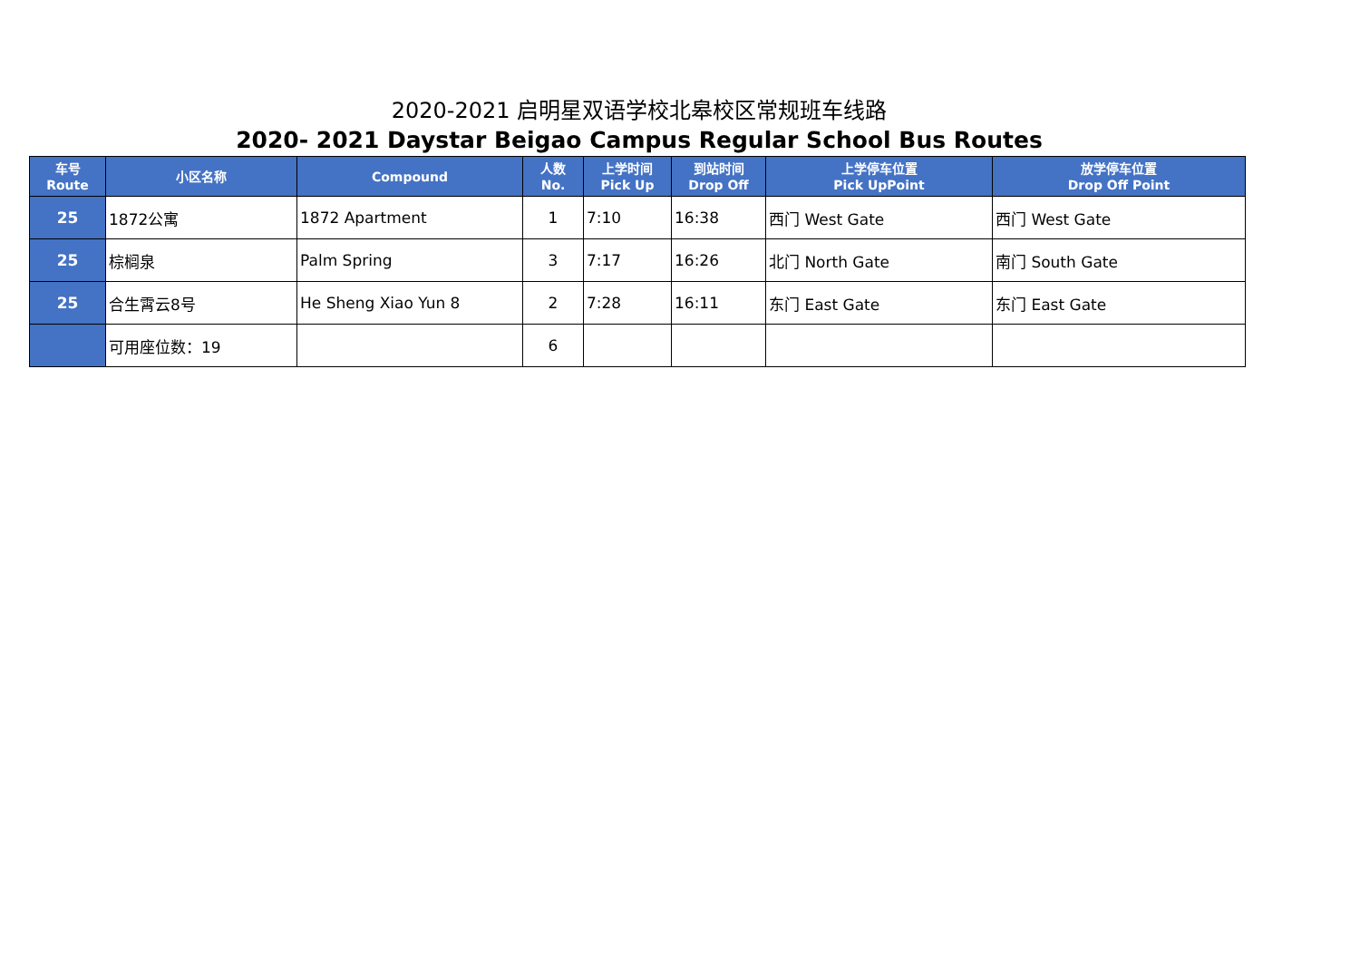2020-2021 启明星双语学校北皋校区常规班车线路
2020- 2021 Daystar Beigao Campus Regular School Bus Routes
| 车号 Route | 小区名称 | Compound | 人数 No. | 上学时间 Pick Up | 到站时间 Drop Off | 上学停车位置 Pick UpPoint | 放学停车位置 Drop Off Point |
| --- | --- | --- | --- | --- | --- | --- | --- |
| 25 | 1872公寓 | 1872 Apartment | 1 | 7:10 | 16:38 | 西门 West Gate | 西门 West Gate |
| 25 | 棕榈泉 | Palm Spring | 3 | 7:17 | 16:26 | 北门 North Gate | 南门 South Gate |
| 25 | 合生霄云8号 | He Sheng Xiao Yun 8 | 2 | 7:28 | 16:11 | 东门 East Gate | 东门 East Gate |
| | 可用座位数：19 | | 6 | | | | |